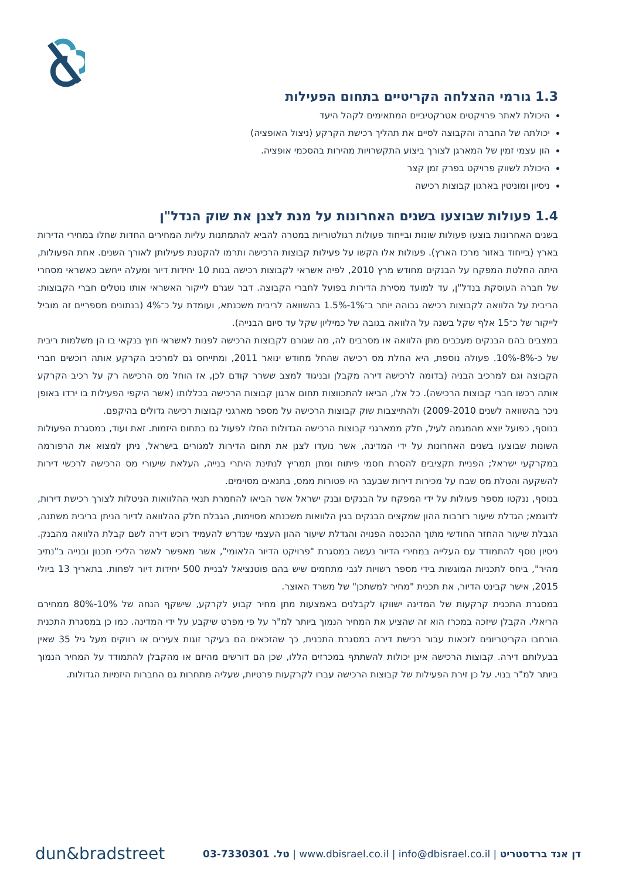1.3 גורמי ההצלחה הקריטיים בתחום הפעילות
היכולת לאתר פרויקטים אטרקטיביים המתאימים לקהל היעד
יכולתה של החברה והקבוצה לסיים את תהליך רכישת הקרקע (ניצול האופציה)
הון עצמי זמין של המארגן לצורך ביצוע התקשרויות מהירות בהסכמי אופציה.
היכולת לשווק פרויקט בפרק זמן קצר
ניסיון ומוניטין בארגון קבוצות רכישה
1.4 פעולות שבוצעו בשנים האחרונות על מנת לצנן את שוק הנדל"ן
בשנים האחרונות בוצעו פעולות שונות ובייחוד פעולות רגולטוריות במטרה להביא להתמתנות עליות המחירים החדות שחלו במחירי הדירות בארץ (בייחוד באזור מרכז הארץ). פעולות אלו הקשו על פעילות קבוצות הרכישה ותרמו להקטנת פעילותן לאורך השנים. אחת הפעולות, היתה החלטת המפקח על הבנקים מחודש מרץ 2010, לפיה אשראי לקבוצות רכישה בנות 10 יחידות דיור ומעלה ייחשב כאשראי מסחרי של חברה העוסקת בנדל"ן, עד למועד מסירת הדירות בפועל לחברי הקבוצה. דבר שגרם לייקור האשראי אותו נוטלים חברי הקבוצות: הריבית על הלוואה לקבוצות רכישה גבוהה יותר ב־1%-1.5% בהשוואה לריבית משכנתא, ועומדת על כ־4% (בנתונים מספריים זה מוביל לייקור של כ־15 אלף שקל בשנה על הלוואה בגובה של כמיליון שקל עד סיום הבנייה).
במצבים בהם הבנקים מעכבים מתן הלוואה או מסרבים לה, מה שגורם לקבוצות הרכישה לפנות לאשראי חוץ בנקאי בו הן משלמות ריבית של כ-8%-10%. פעולה נוספת, היא החלת מס רכישה שהחל מחודש ינואר 2011, ומתייחס גם למרכיב הקרקע אותה רוכשים חברי הקבוצה וגם למרכיב הבניה (בדומה לרכישה דירה מקבלן ובניגוד למצב ששרר קודם לכן, אז הוחל מס הרכישה רק על רכיב הקרקע אותה רכשו חברי קבוצות הרכישה). כל אלו, הביאו להתכווצות תחום ארגון קבוצות הרכישה בכללותו (אשר היקפי הפעילות בו ירדו באופן ניכר בהשוואה לשנים 2009-2010) ולהתייצבות שוק קבוצות הרכישה על מספר מארגני קבוצות רכישה גדולים בהיקפם.
בנוסף, כפועל יוצא מהמגמה לעיל, חלק ממארגני קבוצות הרכישה הגדולות החלו לפעול גם בתחום היזמות. זאת ועוד, במסגרת הפעולות השונות שבוצעו בשנים האחרונות על ידי המדינה, אשר נועדו לצנן את תחום הדירות למגורים בישראל, ניתן למצוא את הרפורמה במקרקעי ישראל; הפניית תקציבים להסרת חסמי פיתוח ומתן תמריץ לנתינת היתרי בנייה, העלאת שיעורי מס הרכישה לרכשי דירות להשקעה והטלת מס שבח על מכירות דירות שבעבר היו פטורות ממס, בתנאים מסוימים.
בנוסף, ננקטו מספר פעולות על ידי המפקח על הבנקים ובנק ישראל אשר הביאו להחמרת תנאי ההלוואות הניטלות לצורך רכישת דירות, לדוגמא; הגדלת שיעור רזרבות ההון שמקצים הבנקים בגין הלוואות משכנתא מסוימות, הגבלת חלק ההלוואה לדיור הניתן בריבית משתנה, הגבלת שיעור ההחזר החודשי מתוך ההכנסה הפנויה והגדלת שיעור ההון העצמי שנדרש להעמיד רוכש דירה לשם קבלת הלוואה מהבנק. ניסיון נוסף להתמודד עם העלייה במחירי הדיור נעשה במסגרת "פרויקט הדיור הלאומי", אשר מאפשר לאשר הליכי תכנון ובנייה ב"נתיב מהיר", ביחס לתכניות המוגשות בידי מספר רשויות לגבי מתחמים שיש בהם פוטנציאל לבניית 500 יחידות דיור לפחות. בתאריך 13 ביולי 2015, אישר קבינט הדיור, את תכנית "מחיר למשתכן" של משרד האוצר.
במסגרת התכנית קרקעות של המדינה ישווקו לקבלנים באמצעות מתן מחיר קבוע לקרקע, שישקף הנחה של 10%-80% ממחירם הריאלי. הקבלן שיזכה במכרז הוא זה שהציע את המחיר הנמוך ביותר למ"ר על פי מפרט שיקבע על ידי המדינה. כמו כן במסגרת התכנית הורחבו הקריטריונים לזכאות עבור רכישת דירה במסגרת התכנית, כך שהזכאים הם בעיקר זוגות צעירים או רווקים מעל גיל 35 שאין בבעלותם דירה. קבוצות הרכישה אינן יכולות להשתתף במכרזים הללו, שכן הם דורשים מהיזם או מהקבלן להתמודד על המחיר הנמוך ביותר למ"ר בנוי. על כן זירת הפעילות של קבוצות הרכישה עברו לקרקעות פרטיות, שעליה מתחרות גם החברות היזמיות הגדולות.
dun&bradstreet דן אנד ברדסטריט | www.dbisrael.co.il | info@dbisrael.co.il | טל. 03-7330301